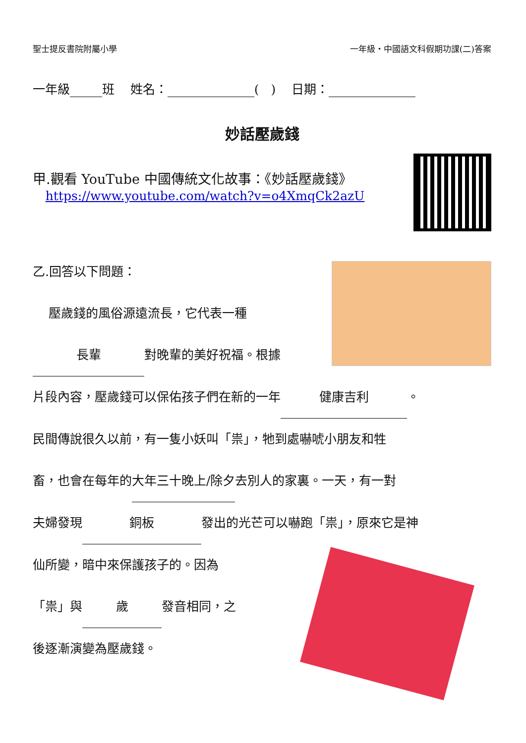聖士提反書院附屬小學 一年級・中國語文科假期功課(二)答案
一年級 班 姓名： ( ) 日期：
妙話壓歲錢
甲.觀看 YouTube 中國傳統文化故事：《妙話壓歲錢》
https://www.youtube.com/watch?v=o4XmqCk2azU
乙.回答以下問題：
壓歲錢的風俗源遠流長，它代表一種
長輩 對晚輩的美好祝福。根據
片段內容，壓歲錢可以保佑孩子們在新的一年 健康吉利 。
民間傳說很久以前，有一隻小妖叫「祟」，牠到處嚇唬小朋友和牲
畜，也會在每年的大年三十晚上/除夕去別人的家裏。一天，有一對
夫婦發現 銅板 發出的光芒可以嚇跑「祟」，原來它是神
仙所變，暗中來保護孩子的。因為
「祟」與 歲 發音相同，之
後逐漸演變為壓歲錢。